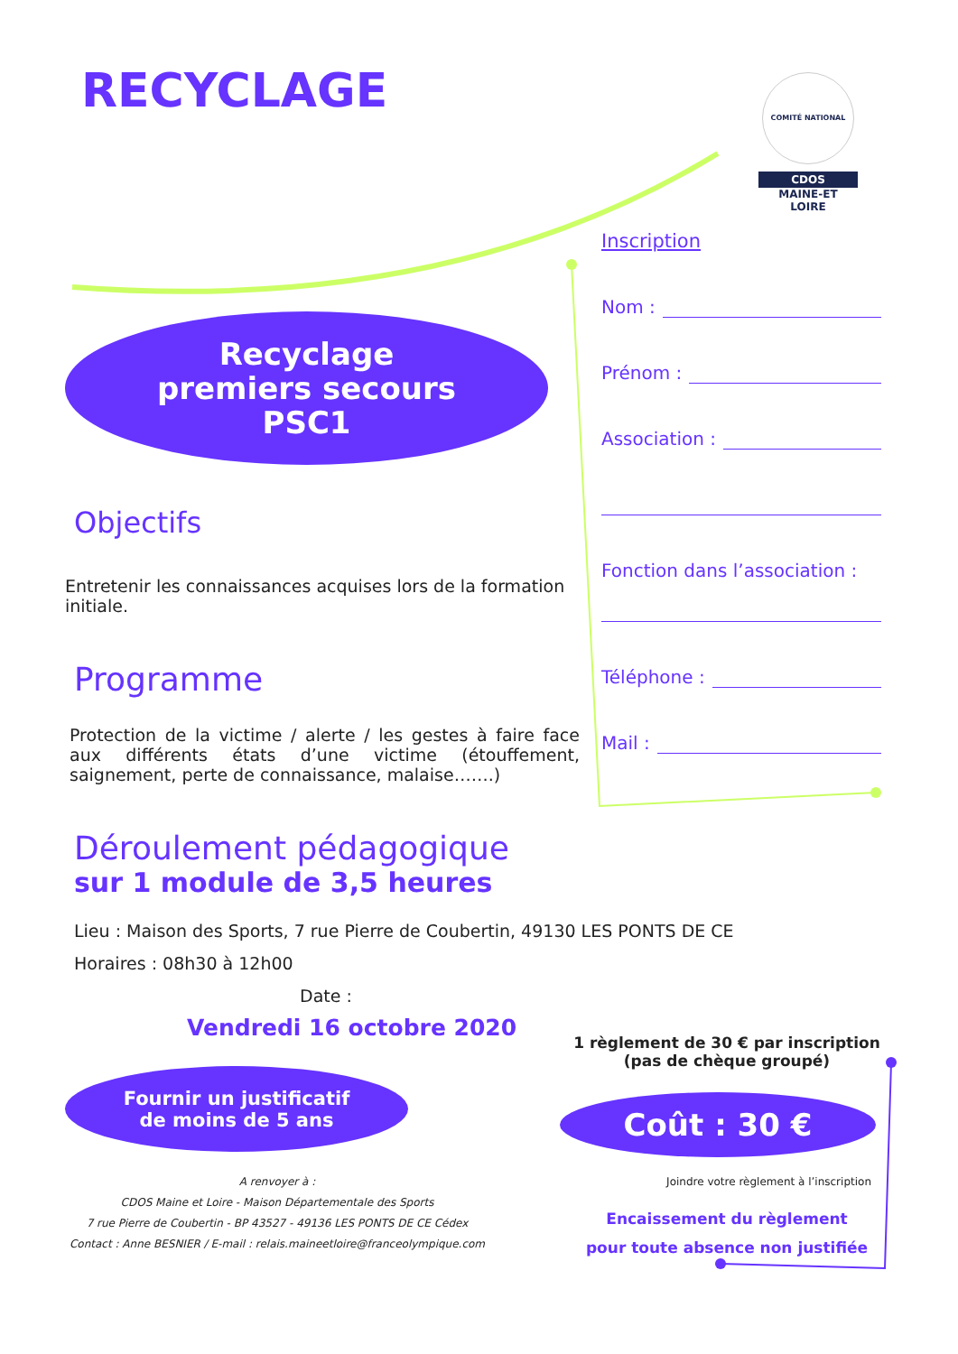COMITÉ NATIONAL
CDOS
MAINE-ET
LOIRE
RECYCLAGE
Recyclage
premiers secours
PSC1
Objectifs
Entretenir les connaissances acquises lors de la formation initiale.
Programme
Protection de la victime / alerte / les gestes à faire face aux différents états d’une victime (étouffement, saignement, perte de connaissance, malaise…….)
Déroulement pédagogique
sur 1 module de 3,5 heures
Lieu : Maison des Sports, 7 rue Pierre de Coubertin, 49130 LES PONTS DE CE
Horaires : 08h30 à 12h00
Date :
Vendredi 16 octobre 2020
Fournir un justificatif
de moins de 5 ans
A renvoyer à :
CDOS Maine et Loire - Maison Départementale des Sports
7 rue Pierre de Coubertin - BP 43527 - 49136 LES PONTS DE CE Cédex
Contact : Anne BESNIER / E-mail : relais.maineetloire@franceolympique.com
Inscription
Nom :
Prénom :
Association :
Fonction dans l’association :
Téléphone :
Mail :
1 règlement de 30 € par inscription
(pas de chèque groupé)
Coût : 30 €
Joindre votre règlement à l’inscription
Encaissement du règlement
pour toute absence non justifiée